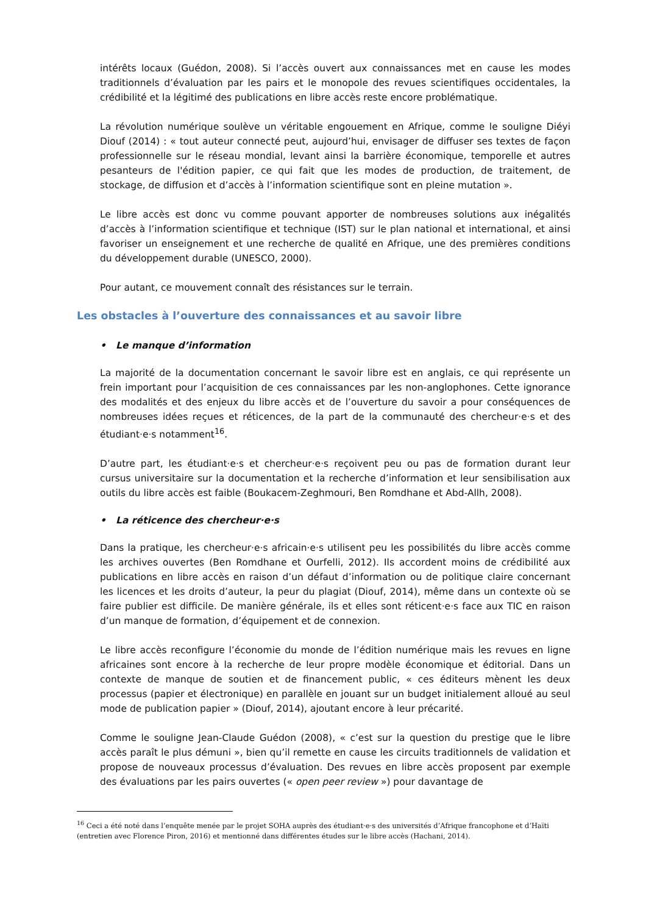intérêts locaux (Guédon, 2008). Si l’accès ouvert aux connaissances met en cause les modes traditionnels d’évaluation par les pairs et le monopole des revues scientifiques occidentales, la crédibilité et la légitimé des publications en libre accès reste encore problématique.
La révolution numérique soulève un véritable engouement en Afrique, comme le souligne Diéyi Diouf (2014) : « tout auteur connecté peut, aujourd’hui, envisager de diffuser ses textes de façon professionnelle sur le réseau mondial, levant ainsi la barrière économique, temporelle et autres pesanteurs de l'édition papier, ce qui fait que les modes de production, de traitement, de stockage, de diffusion et d’accès à l’information scientifique sont en pleine mutation ».
Le libre accès est donc vu comme pouvant apporter de nombreuses solutions aux inégalités d’accès à l’information scientifique et technique (IST) sur le plan national et international, et ainsi favoriser un enseignement et une recherche de qualité en Afrique, une des premières conditions du développement durable (UNESCO, 2000).
Pour autant, ce mouvement connaît des résistances sur le terrain.
Les obstacles à l’ouverture des connaissances et au savoir libre
• Le manque d’information
La majorité de la documentation concernant le savoir libre est en anglais, ce qui représente un frein important pour l’acquisition de ces connaissances par les non-anglophones. Cette ignorance des modalités et des enjeux du libre accès et de l’ouverture du savoir a pour conséquences de nombreuses idées reçues et réticences, de la part de la communauté des chercheur·e·s et des étudiant·e·s notamment<sup>16</sup>.
D’autre part, les étudiant·e·s et chercheur·e·s reçoivent peu ou pas de formation durant leur cursus universitaire sur la documentation et la recherche d’information et leur sensibilisation aux outils du libre accès est faible (Boukacem-Zeghmouri, Ben Romdhane et Abd-Allh, 2008).
• La réticence des chercheur·e·s
Dans la pratique, les chercheur·e·s africain·e·s utilisent peu les possibilités du libre accès comme les archives ouvertes (Ben Romdhane et Ourfelli, 2012). Ils accordent moins de crédibilité aux publications en libre accès en raison d’un défaut d’information ou de politique claire concernant les licences et les droits d’auteur, la peur du plagiat (Diouf, 2014), même dans un contexte où se faire publier est difficile. De manière générale, ils et elles sont réticent·e·s face aux TIC en raison d’un manque de formation, d’équipement et de connexion.
Le libre accès reconfigure l’économie du monde de l’édition numérique mais les revues en ligne africaines sont encore à la recherche de leur propre modèle économique et éditorial. Dans un contexte de manque de soutien et de financement public, « ces éditeurs mènent les deux processus (papier et électronique) en parallèle en jouant sur un budget initialement alloué au seul mode de publication papier » (Diouf, 2014), ajoutant encore à leur précarité.
Comme le souligne Jean-Claude Guédon (2008), « c’est sur la question du prestige que le libre accès paraît le plus démuni », bien qu’il remette en cause les circuits traditionnels de validation et propose de nouveaux processus d’évaluation. Des revues en libre accès proposent par exemple des évaluations par les pairs ouvertes (« open peer review ») pour davantage de
<sup>16</sup> Ceci a été noté dans l’enquête menée par le projet SOHA auprès des étudiant·e·s des universités d’Afrique francophone et d’Haïti (entretien avec Florence Piron, 2016) et mentionné dans différentes études sur le libre accès (Hachani, 2014).